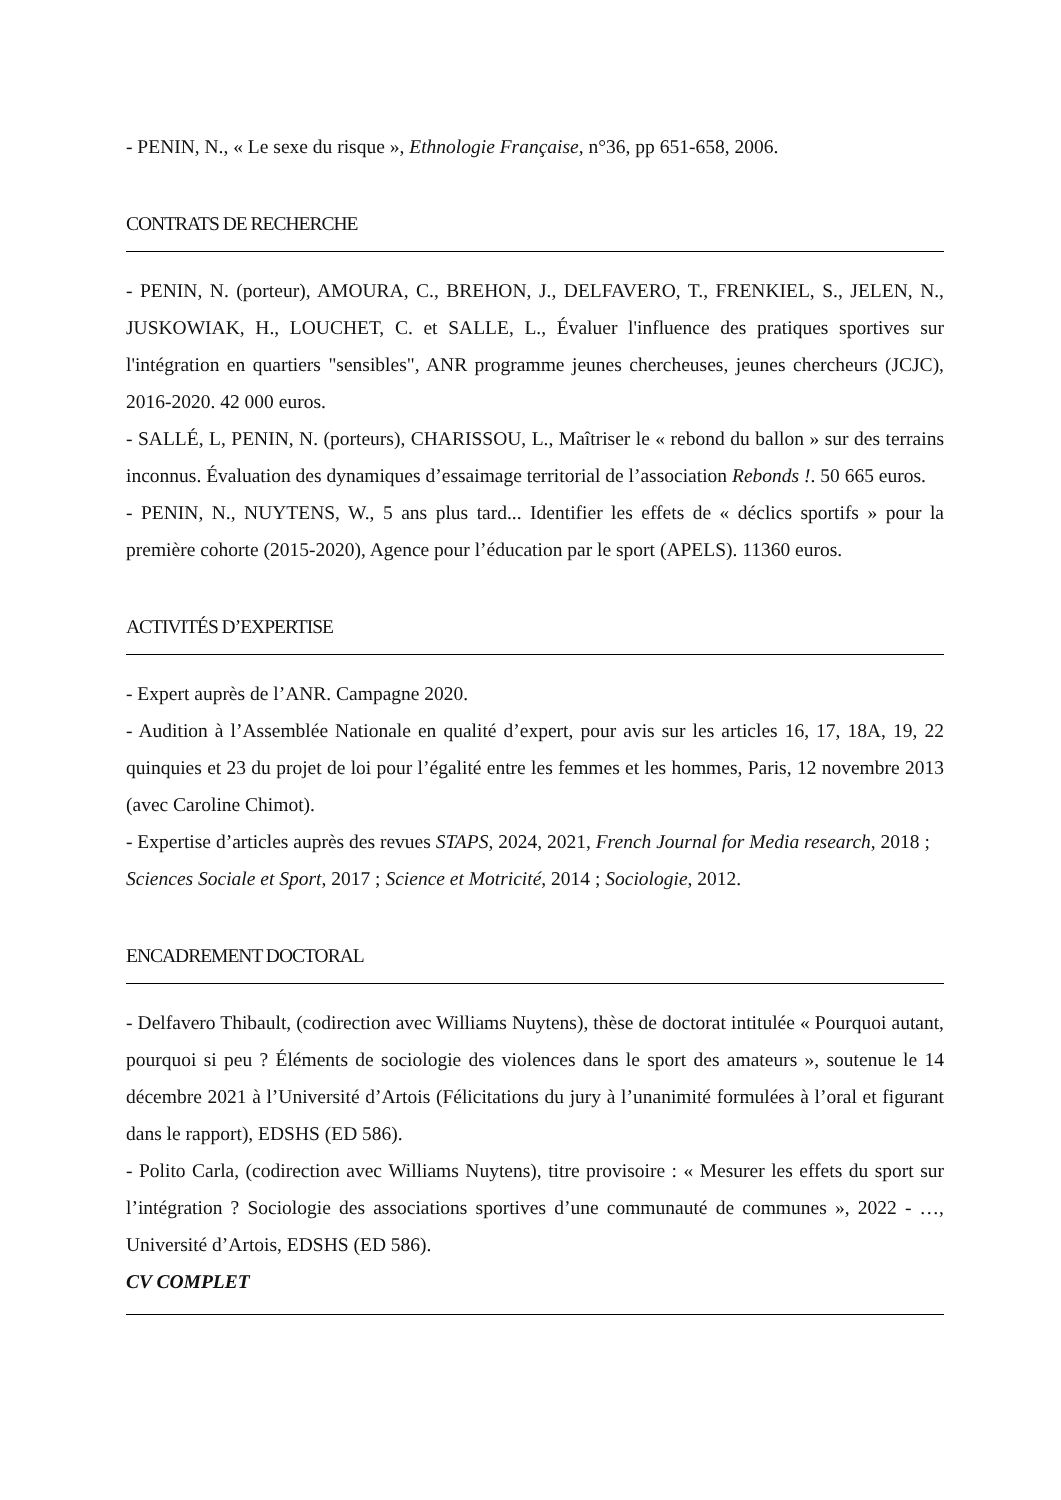- PENIN, N., « Le sexe du risque », Ethnologie Française, n°36, pp 651-658, 2006.
CONTRATS DE RECHERCHE
- PENIN, N. (porteur), AMOURA, C., BREHON, J., DELFAVERO, T., FRENKIEL, S., JELEN, N., JUSKOWIAK, H., LOUCHET, C. et SALLE, L., Évaluer l'influence des pratiques sportives sur l'intégration en quartiers "sensibles", ANR programme jeunes chercheuses, jeunes chercheurs (JCJC), 2016-2020. 42 000 euros.
- SALLÉ, L, PENIN, N. (porteurs), CHARISSOU, L., Maîtriser le « rebond du ballon » sur des terrains inconnus. Évaluation des dynamiques d’essaimage territorial de l’association Rebonds !. 50 665 euros.
- PENIN, N., NUYTENS, W., 5 ans plus tard... Identifier les effets de « déclics sportifs » pour la première cohorte (2015-2020), Agence pour l’éducation par le sport (APELS). 11360 euros.
ACTIVITÉS D’EXPERTISE
- Expert auprès de l’ANR. Campagne 2020.
- Audition à l’Assemblée Nationale en qualité d’expert, pour avis sur les articles 16, 17, 18A, 19, 22 quinquies et 23 du projet de loi pour l’égalité entre les femmes et les hommes, Paris, 12 novembre 2013 (avec Caroline Chimot).
- Expertise d’articles auprès des revues STAPS, 2024, 2021, French Journal for Media research, 2018 ; Sciences Sociale et Sport, 2017 ; Science et Motricité, 2014 ; Sociologie, 2012.
ENCADREMENT DOCTORAL
- Delfavero Thibault, (codirection avec Williams Nuytens), thèse de doctorat intitulée « Pourquoi autant, pourquoi si peu ? Éléments de sociologie des violences dans le sport des amateurs », soutenue le 14 décembre 2021 à l’Université d’Artois (Félicitations du jury à l’unanimité formulées à l’oral et figurant dans le rapport), EDSHS (ED 586).
- Polito Carla, (codirection avec Williams Nuytens), titre provisoire : « Mesurer les effets du sport sur l’intégration ? Sociologie des associations sportives d’une communauté de communes », 2022 - …, Université d’Artois, EDSHS (ED 586).
CV COMPLET